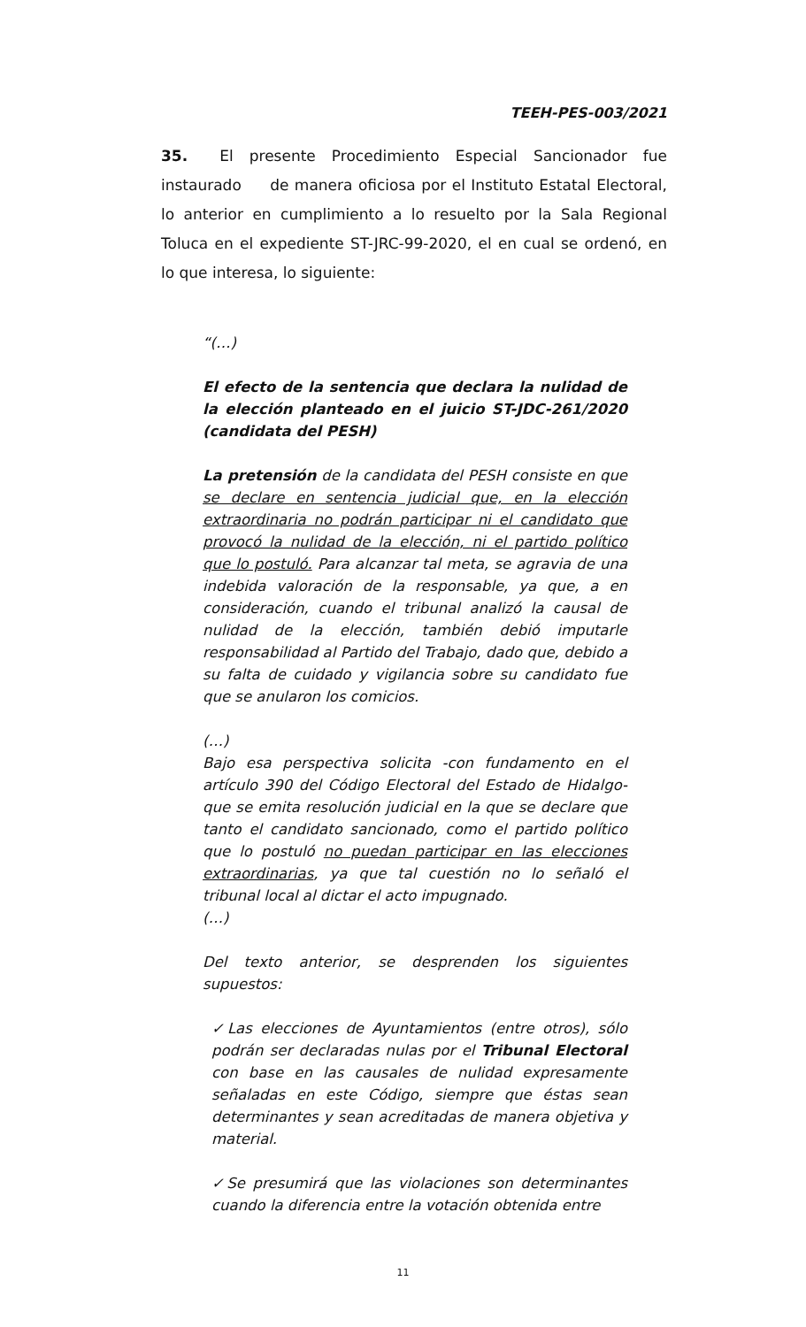TEEH-PES-003/2021
35. El presente Procedimiento Especial Sancionador fue instaurado de manera oficiosa por el Instituto Estatal Electoral, lo anterior en cumplimiento a lo resuelto por la Sala Regional Toluca en el expediente ST-JRC-99-2020, el en cual se ordenó, en lo que interesa, lo siguiente:
“(…)
El efecto de la sentencia que declara la nulidad de la elección planteado en el juicio ST-JDC-261/2020 (candidata del PESH)
La pretensión de la candidata del PESH consiste en que se declare en sentencia judicial que, en la elección extraordinaria no podrán participar ni el candidato que provocó la nulidad de la elección, ni el partido político que lo postuló. Para alcanzar tal meta, se agravia de una indebida valoración de la responsable, ya que, a en consideración, cuando el tribunal analizó la causal de nulidad de la elección, también debió imputarle responsabilidad al Partido del Trabajo, dado que, debido a su falta de cuidado y vigilancia sobre su candidato fue que se anularon los comicios.
(…)
Bajo esa perspectiva solicita -con fundamento en el artículo 390 del Código Electoral del Estado de Hidalgo- que se emita resolución judicial en la que se declare que tanto el candidato sancionado, como el partido político que lo postuló no puedan participar en las elecciones extraordinarias, ya que tal cuestión no lo señaló el tribunal local al dictar el acto impugnado.
(…)
Del texto anterior, se desprenden los siguientes supuestos:
✓Las elecciones de Ayuntamientos (entre otros), sólo podrán ser declaradas nulas por el Tribunal Electoral con base en las causales de nulidad expresamente señaladas en este Código, siempre que éstas sean determinantes y sean acreditadas de manera objetiva y material.
✓Se presumirá que las violaciones son determinantes cuando la diferencia entre la votación obtenida entre
11